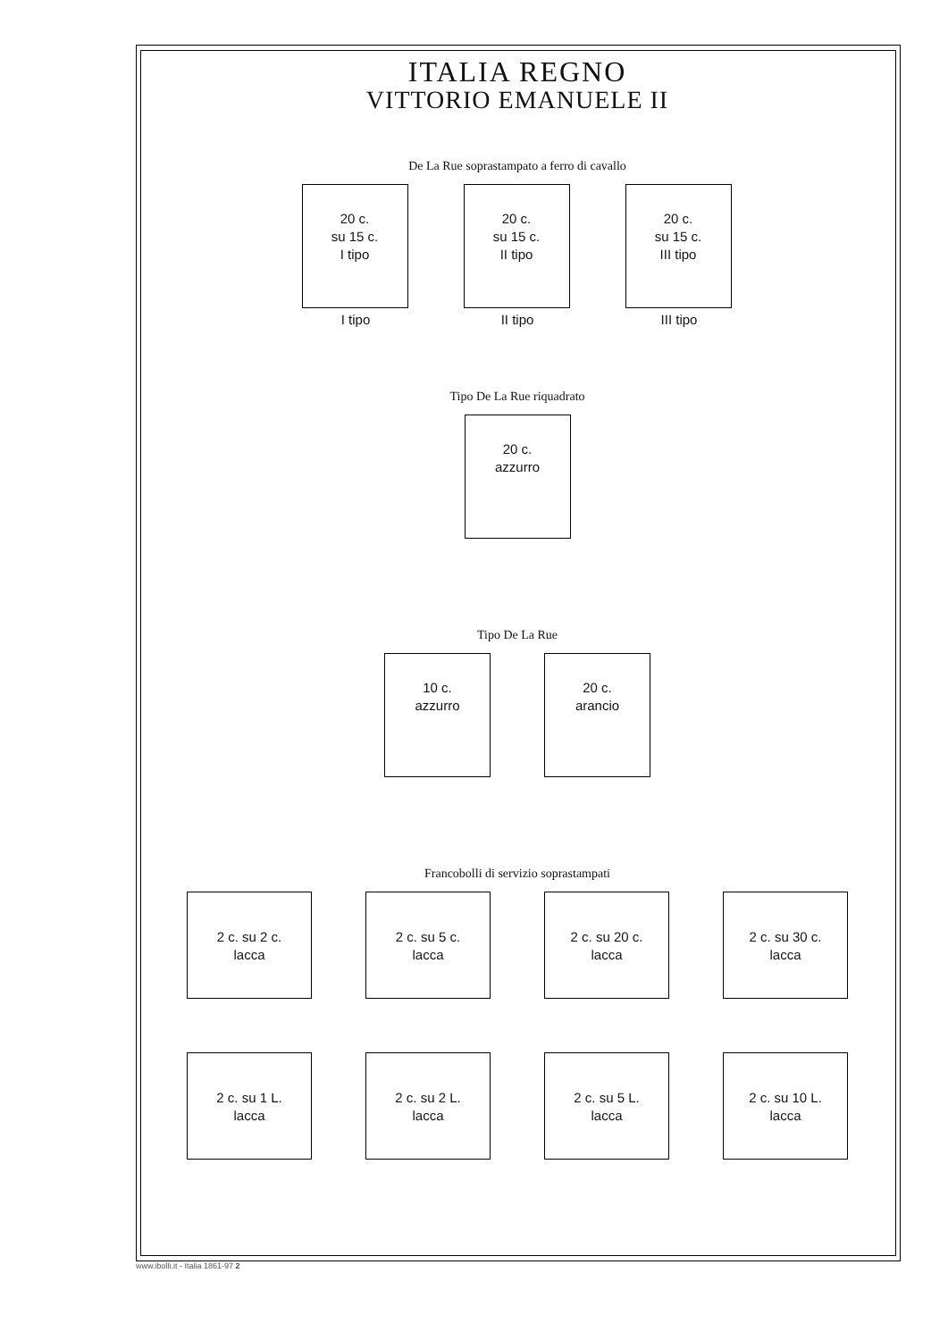ITALIA REGNO
VITTORIO EMANUELE II
De La Rue soprastampato a ferro di cavallo
20 c.
su 15 c.
I tipo
I tipo
20 c.
su 15 c.
II tipo
II tipo
20 c.
su 15 c.
III tipo
III tipo
Tipo De La Rue riquadrato
20 c.
azzurro
Tipo De La Rue
10 c.
azzurro
20 c.
arancio
Francobolli di servizio soprastampati
2 c. su 2 c.
lacca
2 c. su 5 c.
lacca
2 c. su 20 c.
lacca
2 c. su 30 c.
lacca
2 c. su 1 L.
lacca
2 c. su 2 L.
lacca
2 c. su 5 L.
lacca
2 c. su 10 L.
lacca
www.ibolli.it - Italia 1861-97 2